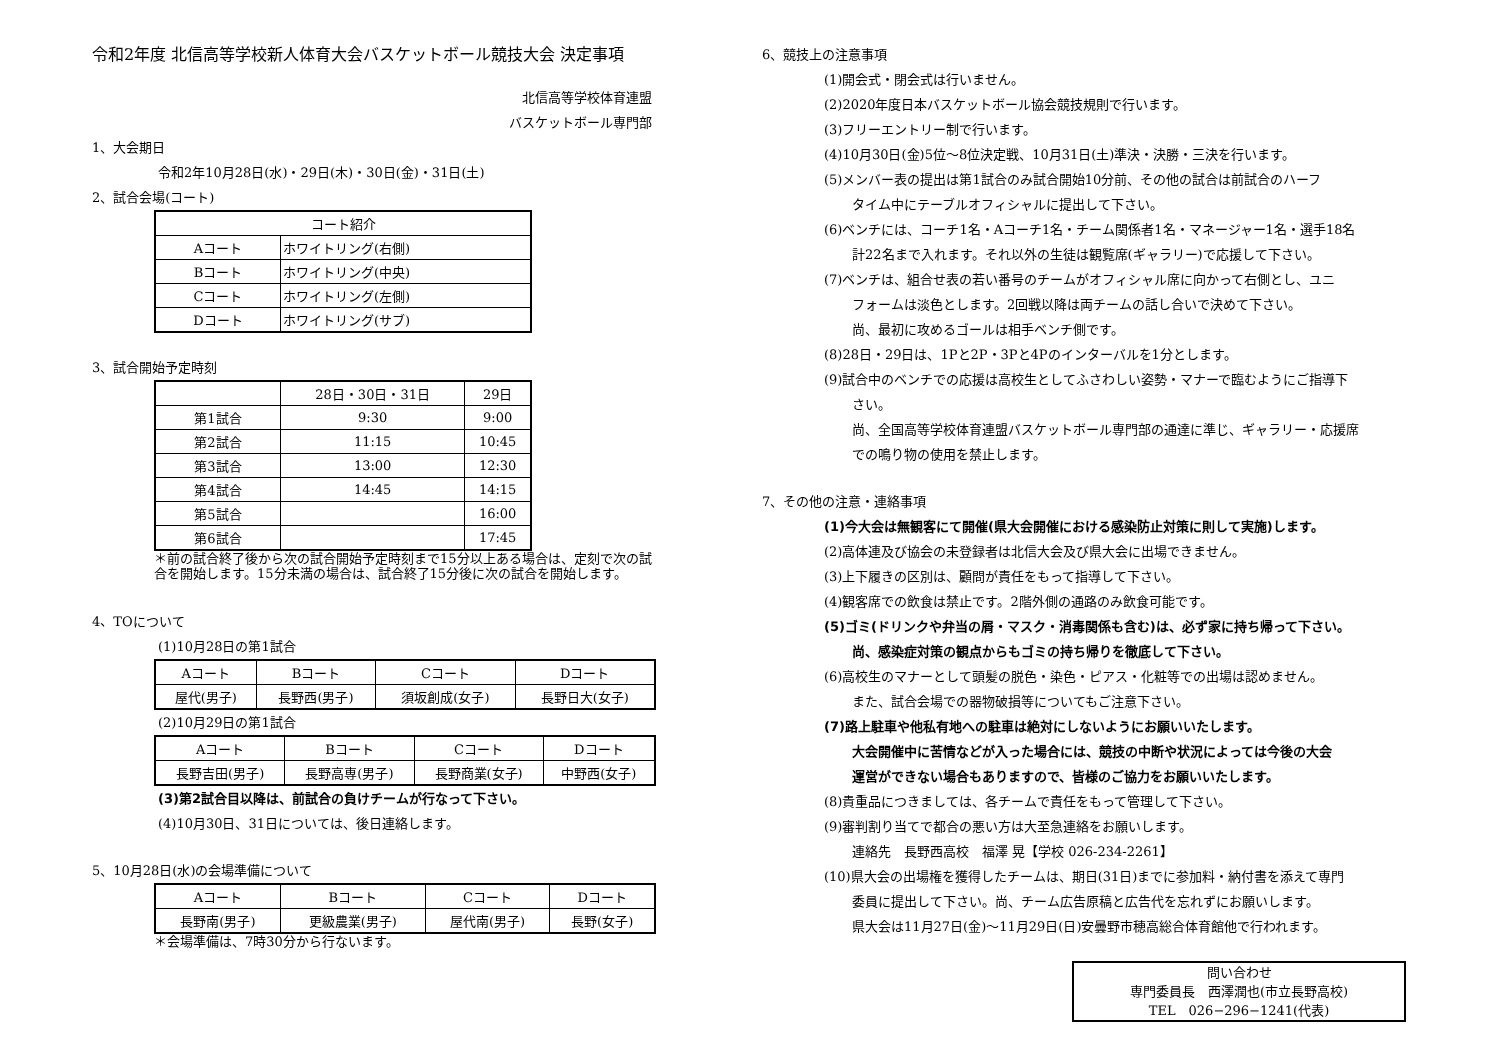令和2年度 北信高等学校新人体育大会バスケットボール競技大会 決定事項
北信高等学校体育連盟
バスケットボール専門部
1、大会期日
令和2年10月28日(水)・29日(木)・30日(金)・31日(土)
2、試合会場(コート)
| コート紹介 | |
| --- | --- |
| Aコート | ホワイトリング(右側) |
| Bコート | ホワイトリング(中央) |
| Cコート | ホワイトリング(左側) |
| Dコート | ホワイトリング(サブ) |
3、試合開始予定時刻
| | 28日・30日・31日 | 29日 |
| --- | --- | --- |
| 第1試合 | 9:30 | 9:00 |
| 第2試合 | 11:15 | 10:45 |
| 第3試合 | 13:00 | 12:30 |
| 第4試合 | 14:45 | 14:15 |
| 第5試合 | | 16:00 |
| 第6試合 | | 17:45 |
＊前の試合終了後から次の試合開始予定時刻まで15分以上ある場合は、定刻で次の試合を開始します。15分未満の場合は、試合終了15分後に次の試合を開始します。
4、TOについて
(1)10月28日の第1試合
| Aコート | Bコート | Cコート | Dコート |
| 屋代(男子) | 長野西(男子) | 須坂創成(女子) | 長野日大(女子) |
(2)10月29日の第1試合
| Aコート | Bコート | Cコート | Dコート |
| 長野吉田(男子) | 長野高専(男子) | 長野商業(女子) | 中野西(女子) |
(3)第2試合目以降は、前試合の負けチームが行なって下さい。
(4)10月30日、31日については、後日連絡します。
5、10月28日(水)の会場準備について
| Aコート | Bコート | Cコート | Dコート |
| 長野南(男子) | 更級農業(男子) | 屋代南(男子) | 長野(女子) |
＊会場準備は、7時30分から行ないます。
6、競技上の注意事項
(1)開会式・閉会式は行いません。
(2)2020年度日本バスケットボール協会競技規則で行います。
(3)フリーエントリー制で行います。
(4)10月30日(金)5位〜8位決定戦、10月31日(土)準決・決勝・三決を行います。
(5)メンバー表の提出は第1試合のみ試合開始10分前、その他の試合は前試合のハーフ
タイム中にテーブルオフィシャルに提出して下さい。
(6)ベンチには、コーチ1名・Aコーチ1名・チーム関係者1名・マネージャー1名・選手18名
計22名まで入れます。それ以外の生徒は観覧席(ギャラリー)で応援して下さい。
(7)ベンチは、組合せ表の若い番号のチームがオフィシャル席に向かって右側とし、ユニ
フォームは淡色とします。2回戦以降は両チームの話し合いで決めて下さい。
尚、最初に攻めるゴールは相手ベンチ側です。
(8)28日・29日は、1Pと2P・3Pと4Pのインターバルを1分とします。
(9)試合中のベンチでの応援は高校生としてふさわしい姿勢・マナーで臨むようにご指導下
さい。
尚、全国高等学校体育連盟バスケットボール専門部の通達に準じ、ギャラリー・応援席
での鳴り物の使用を禁止します。
7、その他の注意・連絡事項
(1)今大会は無観客にて開催(県大会開催における感染防止対策に則して実施)します。
(2)高体連及び協会の未登録者は北信大会及び県大会に出場できません。
(3)上下履きの区別は、顧問が責任をもって指導して下さい。
(4)観客席での飲食は禁止です。2階外側の通路のみ飲食可能です。
(5)ゴミ(ドリンクや弁当の屑・マスク・消毒関係も含む)は、必ず家に持ち帰って下さい。
尚、感染症対策の観点からもゴミの持ち帰りを徹底して下さい。
(6)高校生のマナーとして頭髪の脱色・染色・ピアス・化粧等での出場は認めません。
また、試合会場での器物破損等についてもご注意下さい。
(7)路上駐車や他私有地への駐車は絶対にしないようにお願いいたします。
大会開催中に苦情などが入った場合には、競技の中断や状況によっては今後の大会
運営ができない場合もありますので、皆様のご協力をお願いいたします。
(8)貴重品につきましては、各チームで責任をもって管理して下さい。
(9)審判割り当てで都合の悪い方は大至急連絡をお願いします。
連絡先　長野西高校　福澤 晃【学校 026-234-2261】
(10)県大会の出場権を獲得したチームは、期日(31日)までに参加料・納付書を添えて専門
委員に提出して下さい。尚、チーム広告原稿と広告代を忘れずにお願いします。
県大会は11月27日(金)〜11月29日(日)安曇野市穂高総合体育館他で行われます。
問い合わせ
専門委員長　西澤潤也(市立長野高校)
TEL　026−296−1241(代表)